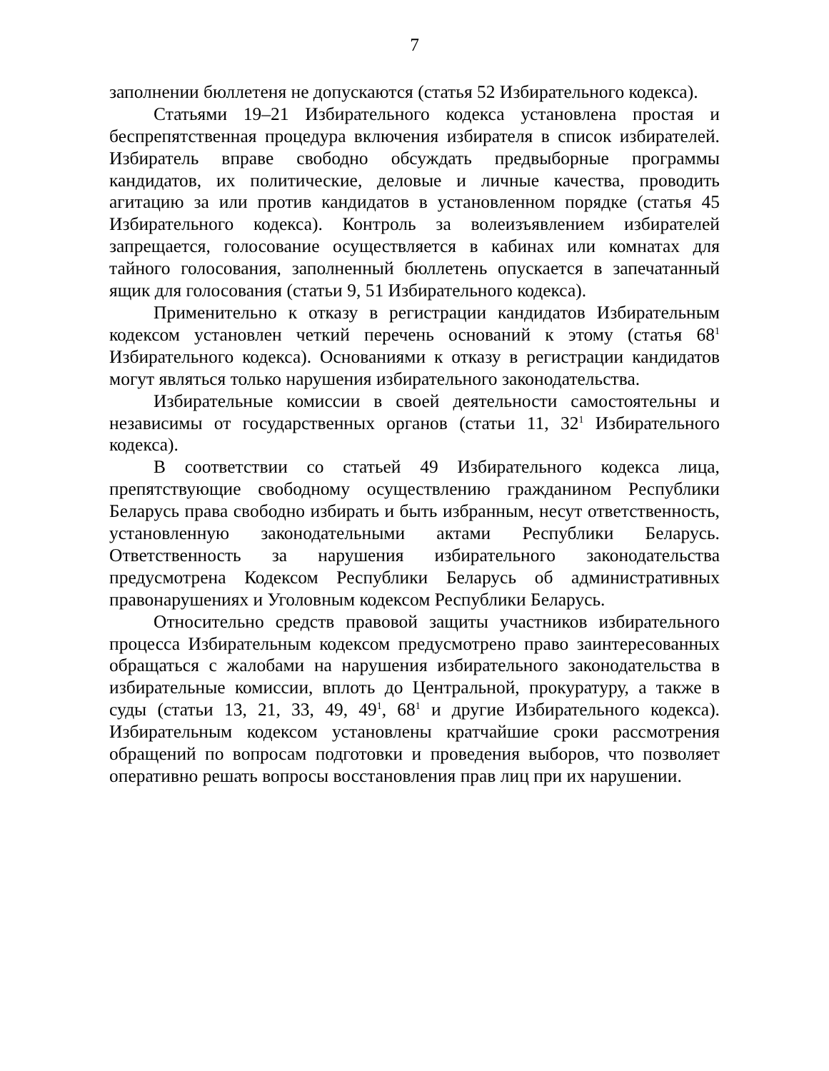7
заполнении бюллетеня не допускаются (статья 52 Избирательного кодекса).
Статьями 19–21 Избирательного кодекса установлена простая и беспрепятственная процедура включения избирателя в список избирателей. Избиратель вправе свободно обсуждать предвыборные программы кандидатов, их политические, деловые и личные качества, проводить агитацию за или против кандидатов в установленном порядке (статья 45 Избирательного кодекса). Контроль за волеизъявлением избирателей запрещается, голосование осуществляется в кабинах или комнатах для тайного голосования, заполненный бюллетень опускается в запечатанный ящик для голосования (статьи 9, 51 Избирательного кодекса).
Применительно к отказу в регистрации кандидатов Избирательным кодексом установлен четкий перечень оснований к этому (статья 68<sup>1</sup> Избирательного кодекса). Основаниями к отказу в регистрации кандидатов могут являться только нарушения избирательного законодательства.
Избирательные комиссии в своей деятельности самостоятельны и независимы от государственных органов (статьи 11, 32<sup>1</sup> Избирательного кодекса).
В соответствии со статьей 49 Избирательного кодекса лица, препятствующие свободному осуществлению гражданином Республики Беларусь права свободно избирать и быть избранным, несут ответственность, установленную законодательными актами Республики Беларусь. Ответственность за нарушения избирательного законодательства предусмотрена Кодексом Республики Беларусь об административных правонарушениях и Уголовным кодексом Республики Беларусь.
Относительно средств правовой защиты участников избирательного процесса Избирательным кодексом предусмотрено право заинтересованных обращаться с жалобами на нарушения избирательного законодательства в избирательные комиссии, вплоть до Центральной, прокуратуру, а также в суды (статьи 13, 21, 33, 49, 49<sup>1</sup>, 68<sup>1</sup> и другие Избирательного кодекса). Избирательным кодексом установлены кратчайшие сроки рассмотрения обращений по вопросам подготовки и проведения выборов, что позволяет оперативно решать вопросы восстановления прав лиц при их нарушении.